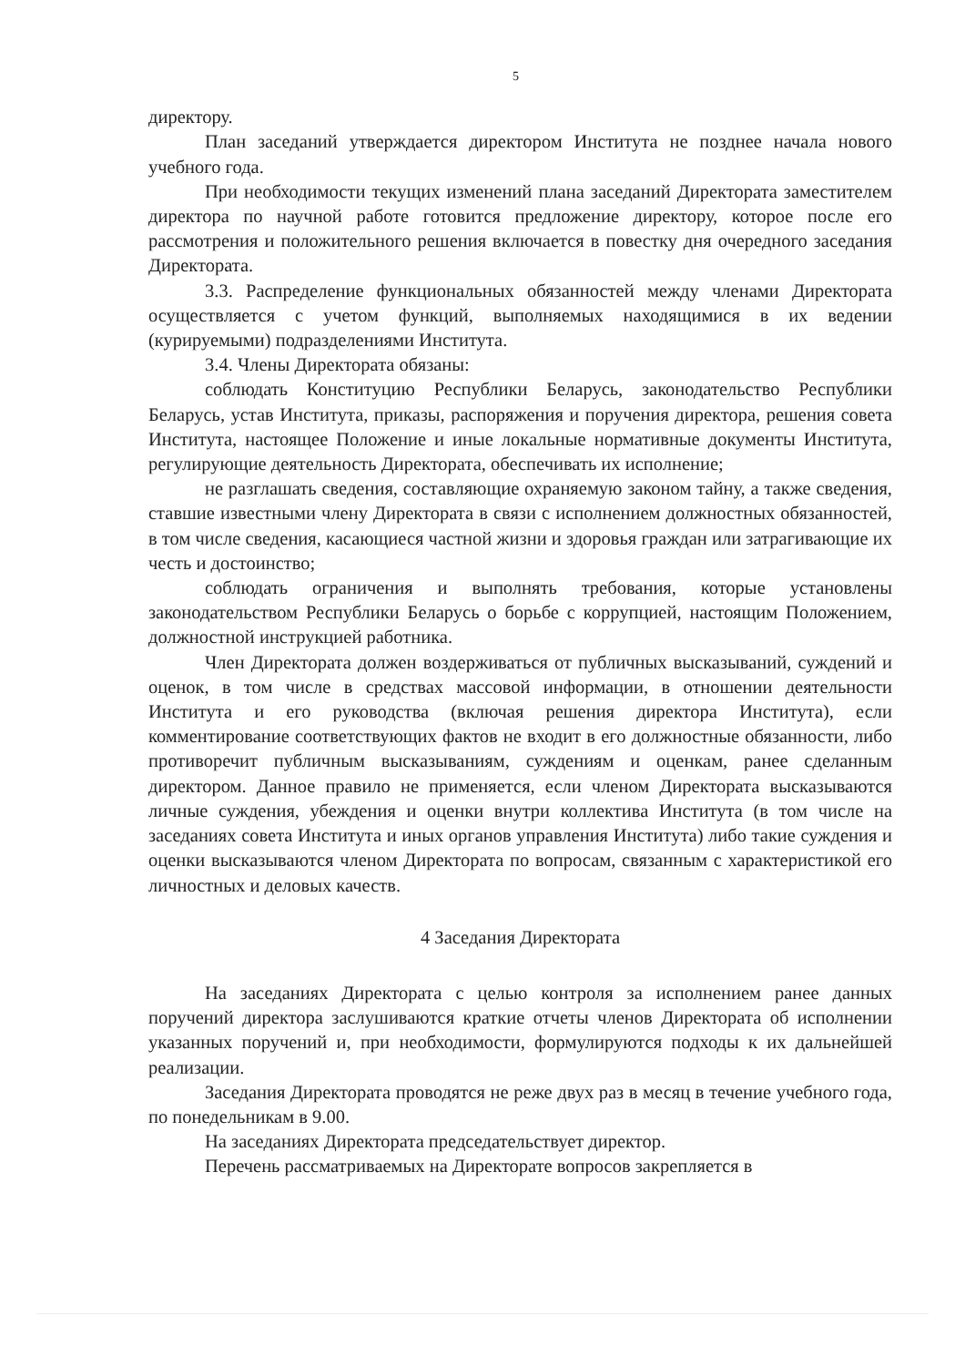5
директору.
План заседаний утверждается директором Института не позднее начала нового учебного года.
При необходимости текущих изменений плана заседаний Директората заместителем директора по научной работе готовится предложение директору, которое после его рассмотрения и положительного решения включается в повестку дня очередного заседания Директората.
3.3. Распределение функциональных обязанностей между членами Директората осуществляется с учетом функций, выполняемых находящимися в их ведении (курируемыми) подразделениями Института.
3.4. Члены Директората обязаны:
соблюдать Конституцию Республики Беларусь, законодательство Республики Беларусь, устав Института, приказы, распоряжения и поручения директора, решения совета Института, настоящее Положение и иные локальные нормативные документы Института, регулирующие деятельность Директората, обеспечивать их исполнение;
не разглашать сведения, составляющие охраняемую законом тайну, а также сведения, ставшие известными члену Директората в связи с исполнением должностных обязанностей, в том числе сведения, касающиеся частной жизни и здоровья граждан или затрагивающие их честь и достоинство;
соблюдать ограничения и выполнять требования, которые установлены законодательством Республики Беларусь о борьбе с коррупцией, настоящим Положением, должностной инструкцией работника.
Член Директората должен воздерживаться от публичных высказываний, суждений и оценок, в том числе в средствах массовой информации, в отношении деятельности Института и его руководства (включая решения директора Института), если комментирование соответствующих фактов не входит в его должностные обязанности, либо противоречит публичным высказываниям, суждениям и оценкам, ранее сделанным директором. Данное правило не применяется, если членом Директората высказываются личные суждения, убеждения и оценки внутри коллектива Института (в том числе на заседаниях совета Института и иных органов управления Института) либо такие суждения и оценки высказываются членом Директората по вопросам, связанным с характеристикой его личностных и деловых качеств.
4 Заседания Директората
На заседаниях Директората с целью контроля за исполнением ранее данных поручений директора заслушиваются краткие отчеты членов Директората об исполнении указанных поручений и, при необходимости, формулируются подходы к их дальнейшей реализации.
Заседания Директората проводятся не реже двух раз в месяц в течение учебного года, по понедельникам в 9.00.
На заседаниях Директората председательствует директор.
Перечень рассматриваемых на Директорате вопросов закрепляется в